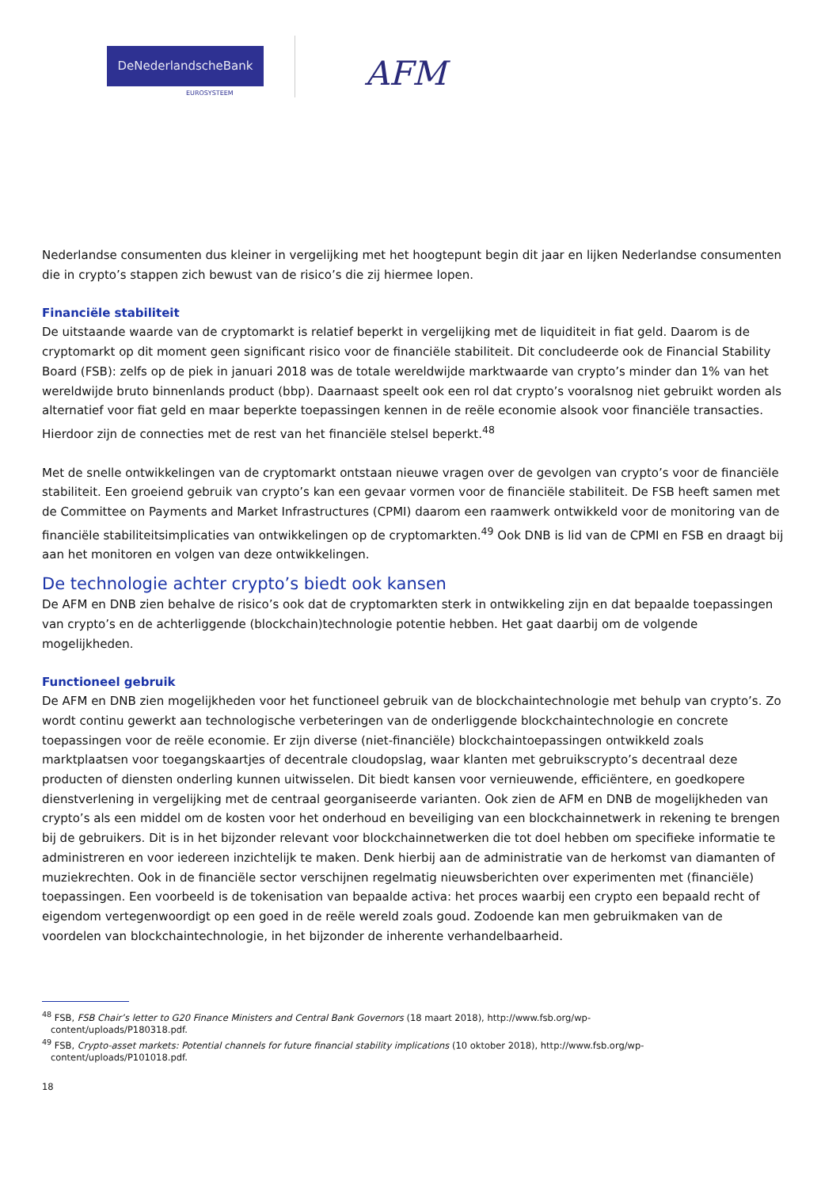DeNederlandscheBank
EUROSYSTEEM AFM
Nederlandse consumenten dus kleiner in vergelijking met het hoogtepunt begin dit jaar en lijken Nederlandse consumenten die in crypto’s stappen zich bewust van de risico’s die zij hiermee lopen.
Financiële stabiliteit
De uitstaande waarde van de cryptomarkt is relatief beperkt in vergelijking met de liquiditeit in fiat geld. Daarom is de cryptomarkt op dit moment geen significant risico voor de financiële stabiliteit. Dit concludeerde ook de Financial Stability Board (FSB): zelfs op de piek in januari 2018 was de totale wereldwijde marktwaarde van crypto’s minder dan 1% van het wereldwijde bruto binnenlands product (bbp). Daarnaast speelt ook een rol dat crypto’s vooralsnog niet gebruikt worden als alternatief voor fiat geld en maar beperkte toepassingen kennen in de reële economie alsook voor financiële transacties. Hierdoor zijn de connecties met de rest van het financiële stelsel beperkt.<sup>48</sup>
Met de snelle ontwikkelingen van de cryptomarkt ontstaan nieuwe vragen over de gevolgen van crypto’s voor de financiële stabiliteit. Een groeiend gebruik van crypto’s kan een gevaar vormen voor de financiële stabiliteit. De FSB heeft samen met de Committee on Payments and Market Infrastructures (CPMI) daarom een raamwerk ontwikkeld voor de monitoring van de financiële stabiliteitsimplicaties van ontwikkelingen op de cryptomarkten.<sup>49</sup> Ook DNB is lid van de CPMI en FSB en draagt bij aan het monitoren en volgen van deze ontwikkelingen.
De technologie achter crypto’s biedt ook kansen
De AFM en DNB zien behalve de risico’s ook dat de cryptomarkten sterk in ontwikkeling zijn en dat bepaalde toepassingen van crypto’s en de achterliggende (blockchain)technologie potentie hebben. Het gaat daarbij om de volgende mogelijkheden.
Functioneel gebruik
De AFM en DNB zien mogelijkheden voor het functioneel gebruik van de blockchaintechnologie met behulp van crypto’s. Zo wordt continu gewerkt aan technologische verbeteringen van de onderliggende blockchaintechnologie en concrete toepassingen voor de reële economie. Er zijn diverse (niet-financiële) blockchaintoepassingen ontwikkeld zoals marktplaatsen voor toegangskaartjes of decentrale cloudopslag, waar klanten met gebruikscrypto’s decentraal deze producten of diensten onderling kunnen uitwisselen. Dit biedt kansen voor vernieuwende, efficiëntere, en goedkopere dienstverlening in vergelijking met de centraal georganiseerde varianten. Ook zien de AFM en DNB de mogelijkheden van crypto’s als een middel om de kosten voor het onderhoud en beveiliging van een blockchainnetwerk in rekening te brengen bij de gebruikers. Dit is in het bijzonder relevant voor blockchainnetwerken die tot doel hebben om specifieke informatie te administreren en voor iedereen inzichtelijk te maken. Denk hierbij aan de administratie van de herkomst van diamanten of muziekrechten. Ook in de financiële sector verschijnen regelmatig nieuwsberichten over experimenten met (financiële) toepassingen. Een voorbeeld is de tokenisation van bepaalde activa: het proces waarbij een crypto een bepaald recht of eigendom vertegenwoordigt op een goed in de reële wereld zoals goud. Zodoende kan men gebruikmaken van de voordelen van blockchaintechnologie, in het bijzonder de inherente verhandelbaarheid.
<sup>48</sup> FSB, FSB Chair’s letter to G20 Finance Ministers and Central Bank Governors (18 maart 2018), http://www.fsb.org/wp-
content/uploads/P180318.pdf.
<sup>49</sup> FSB, Crypto-asset markets: Potential channels for future financial stability implications (10 oktober 2018), http://www.fsb.org/wp-
content/uploads/P101018.pdf.
18